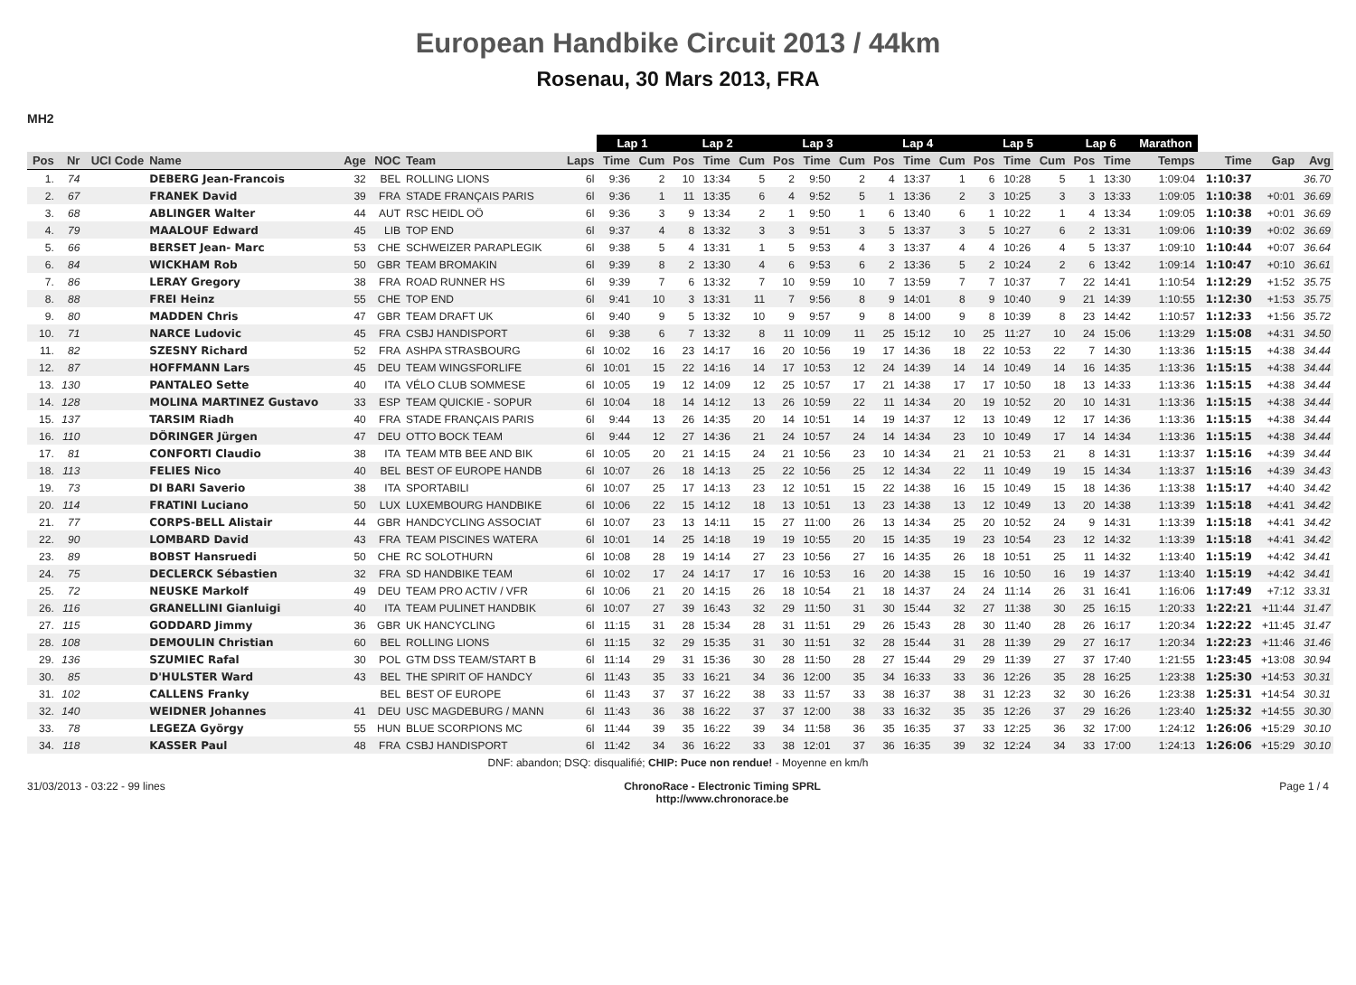European Handbike Circuit 2013 / 44km
Rosenau, 30 Mars 2013, FRA
MH2
| | | | | | | | | Lap 1 | | Lap 2 | | | Lap 3 | | | Lap 4 | | | Lap 5 | | | Lap 6 | | Marathon | | | |
| --- | --- | --- | --- | --- | --- | --- | --- | --- | --- | --- | --- | --- | --- | --- | --- | --- | --- | --- | --- | --- | --- | --- | --- | --- | --- | --- | --- |
| Pos | Nr | UCI Code | Name | Age | NOC | Team | Laps | Time | Cum | Pos | Time | Cum | Pos | Time | Cum | Pos | Time | Cum | Pos | Time | Cum | Pos | Time | Temps | Time | Gap | Avg |
| 1. | 74 | | DEBERG Jean-Francois | 32 | BEL | ROLLING LIONS | 6l | 9:36 | 2 | 10 | 13:34 | 5 | 2 | 9:50 | 2 | 4 | 13:37 | 1 | 6 | 10:28 | 5 | 1 | 13:30 | 1:09:04 | 1:10:37 | | 36.70 |
| 2. | 67 | | FRANEK David | 39 | FRA | STADE FRANÇAIS PARIS | 6l | 9:36 | 1 | 11 | 13:35 | 6 | 4 | 9:52 | 5 | 1 | 13:36 | 2 | 3 | 10:25 | 3 | 3 | 13:33 | 1:09:05 | 1:10:38 | +0:01 | 36.69 |
| 3. | 68 | | ABLINGER Walter | 44 | AUT | RSC HEIDL OÖ | 6l | 9:36 | 3 | 9 | 13:34 | 2 | 1 | 9:50 | 1 | 6 | 13:40 | 6 | 1 | 10:22 | 1 | 4 | 13:34 | 1:09:05 | 1:10:38 | +0:01 | 36.69 |
| 4. | 79 | | MAALOUF Edward | 45 | LIB | TOP END | 6l | 9:37 | 4 | 8 | 13:32 | 3 | 3 | 9:51 | 3 | 5 | 13:37 | 3 | 5 | 10:27 | 6 | 2 | 13:31 | 1:09:06 | 1:10:39 | +0:02 | 36.69 |
| 5. | 66 | | BERSET Jean- Marc | 53 | CHE | SCHWEIZER PARAPLEGIK | 6l | 9:38 | 5 | 4 | 13:31 | 1 | 5 | 9:53 | 4 | 3 | 13:37 | 4 | 4 | 10:26 | 4 | 5 | 13:37 | 1:09:10 | 1:10:44 | +0:07 | 36.64 |
| 6. | 84 | | WICKHAM Rob | 50 | GBR | TEAM BROMAKIN | 6l | 9:39 | 8 | 2 | 13:30 | 4 | 6 | 9:53 | 6 | 2 | 13:36 | 5 | 2 | 10:24 | 2 | 6 | 13:42 | 1:09:14 | 1:10:47 | +0:10 | 36.61 |
| 7. | 86 | | LERAY Gregory | 38 | FRA | ROAD RUNNER HS | 6l | 9:39 | 7 | 6 | 13:32 | 7 | 10 | 9:59 | 10 | 7 | 13:59 | 7 | 7 | 10:37 | 7 | 22 | 14:41 | 1:10:54 | 1:12:29 | +1:52 | 35.75 |
| 8. | 88 | | FREI Heinz | 55 | CHE | TOP END | 6l | 9:41 | 10 | 3 | 13:31 | 11 | 7 | 9:56 | 8 | 9 | 14:01 | 8 | 9 | 10:40 | 9 | 21 | 14:39 | 1:10:55 | 1:12:30 | +1:53 | 35.75 |
| 9. | 80 | | MADDEN Chris | 47 | GBR | TEAM DRAFT UK | 6l | 9:40 | 9 | 5 | 13:32 | 10 | 9 | 9:57 | 9 | 8 | 14:00 | 9 | 8 | 10:39 | 8 | 23 | 14:42 | 1:10:57 | 1:12:33 | +1:56 | 35.72 |
| 10. | 71 | | NARCE Ludovic | 45 | FRA | CSBJ HANDISPORT | 6l | 9:38 | 6 | 7 | 13:32 | 8 | 11 | 10:09 | 11 | 25 | 15:12 | 10 | 25 | 11:27 | 10 | 24 | 15:06 | 1:13:29 | 1:15:08 | +4:31 | 34.50 |
| 11. | 82 | | SZESNY Richard | 52 | FRA | ASHPA STRASBOURG | 6l | 10:02 | 16 | 23 | 14:17 | 16 | 20 | 10:56 | 19 | 17 | 14:36 | 18 | 22 | 10:53 | 22 | 7 | 14:30 | 1:13:36 | 1:15:15 | +4:38 | 34.44 |
| 12. | 87 | | HOFFMANN Lars | 45 | DEU | TEAM WINGSFORLIFE | 6l | 10:01 | 15 | 22 | 14:16 | 14 | 17 | 10:53 | 12 | 24 | 14:39 | 14 | 14 | 10:49 | 14 | 16 | 14:35 | 1:13:36 | 1:15:15 | +4:38 | 34.44 |
| 13. | 130 | | PANTALEO Sette | 40 | ITA | VÉLO CLUB SOMMESE | 6l | 10:05 | 19 | 12 | 14:09 | 12 | 25 | 10:57 | 17 | 21 | 14:38 | 17 | 17 | 10:50 | 18 | 13 | 14:33 | 1:13:36 | 1:15:15 | +4:38 | 34.44 |
| 14. | 128 | | MOLINA MARTINEZ Gustavo | 33 | ESP | TEAM QUICKIE - SOPUR | 6l | 10:04 | 18 | 14 | 14:12 | 13 | 26 | 10:59 | 22 | 11 | 14:34 | 20 | 19 | 10:52 | 20 | 10 | 14:31 | 1:13:36 | 1:15:15 | +4:38 | 34.44 |
| 15. | 137 | | TARSIM Riadh | 40 | FRA | STADE FRANÇAIS PARIS | 6l | 9:44 | 13 | 26 | 14:35 | 20 | 14 | 10:51 | 14 | 19 | 14:37 | 12 | 13 | 10:49 | 12 | 17 | 14:36 | 1:13:36 | 1:15:15 | +4:38 | 34.44 |
| 16. | 110 | | DÖRINGER Jürgen | 47 | DEU | OTTO BOCK TEAM | 6l | 9:44 | 12 | 27 | 14:36 | 21 | 24 | 10:57 | 24 | 14 | 14:34 | 23 | 10 | 10:49 | 17 | 14 | 14:34 | 1:13:36 | 1:15:15 | +4:38 | 34.44 |
| 17. | 81 | | CONFORTI Claudio | 38 | ITA | TEAM MTB BEE AND BIK | 6l | 10:05 | 20 | 21 | 14:15 | 24 | 21 | 10:56 | 23 | 10 | 14:34 | 21 | 21 | 10:53 | 21 | 8 | 14:31 | 1:13:37 | 1:15:16 | +4:39 | 34.44 |
| 18. | 113 | | FELIES Nico | 40 | BEL | BEST OF EUROPE HANDB | 6l | 10:07 | 26 | 18 | 14:13 | 25 | 22 | 10:56 | 25 | 12 | 14:34 | 22 | 11 | 10:49 | 19 | 15 | 14:34 | 1:13:37 | 1:15:16 | +4:39 | 34.43 |
| 19. | 73 | | DI BARI Saverio | 38 | ITA | SPORTABILI | 6l | 10:07 | 25 | 17 | 14:13 | 23 | 12 | 10:51 | 15 | 22 | 14:38 | 16 | 15 | 10:49 | 15 | 18 | 14:36 | 1:13:38 | 1:15:17 | +4:40 | 34.42 |
| 20. | 114 | | FRATINI Luciano | 50 | LUX | LUXEMBOURG HANDBIKE | 6l | 10:06 | 22 | 15 | 14:12 | 18 | 13 | 10:51 | 13 | 23 | 14:38 | 13 | 12 | 10:49 | 13 | 20 | 14:38 | 1:13:39 | 1:15:18 | +4:41 | 34.42 |
| 21. | 77 | | CORPS-BELL Alistair | 44 | GBR | HANDCYCLING ASSOCIAT | 6l | 10:07 | 23 | 13 | 14:11 | 15 | 27 | 11:00 | 26 | 13 | 14:34 | 25 | 20 | 10:52 | 24 | 9 | 14:31 | 1:13:39 | 1:15:18 | +4:41 | 34.42 |
| 22. | 90 | | LOMBARD David | 43 | FRA | TEAM PISCINES WATERA | 6l | 10:01 | 14 | 25 | 14:18 | 19 | 19 | 10:55 | 20 | 15 | 14:35 | 19 | 23 | 10:54 | 23 | 12 | 14:32 | 1:13:39 | 1:15:18 | +4:41 | 34.42 |
| 23. | 89 | | BOBST Hansruedi | 50 | CHE | RC SOLOTHURN | 6l | 10:08 | 28 | 19 | 14:14 | 27 | 23 | 10:56 | 27 | 16 | 14:35 | 26 | 18 | 10:51 | 25 | 11 | 14:32 | 1:13:40 | 1:15:19 | +4:42 | 34.41 |
| 24. | 75 | | DECLERCK Sébastien | 32 | FRA | SD HANDBIKE TEAM | 6l | 10:02 | 17 | 24 | 14:17 | 17 | 16 | 10:53 | 16 | 20 | 14:38 | 15 | 16 | 10:50 | 16 | 19 | 14:37 | 1:13:40 | 1:15:19 | +4:42 | 34.41 |
| 25. | 72 | | NEUSKE Markolf | 49 | DEU | TEAM PRO ACTIV / VFR | 6l | 10:06 | 21 | 20 | 14:15 | 26 | 18 | 10:54 | 21 | 18 | 14:37 | 24 | 24 | 11:14 | 26 | 31 | 16:41 | 1:16:06 | 1:17:49 | +7:12 | 33.31 |
| 26. | 116 | | GRANELLINI Gianluigi | 40 | ITA | TEAM PULINET HANDBIK | 6l | 10:07 | 27 | 39 | 16:43 | 32 | 29 | 11:50 | 31 | 30 | 15:44 | 32 | 27 | 11:38 | 30 | 25 | 16:15 | 1:20:33 | 1:22:21 | +11:44 | 31.47 |
| 27. | 115 | | GODDARD Jimmy | 36 | GBR | UK HANCYCLING | 6l | 11:15 | 31 | 28 | 15:34 | 28 | 31 | 11:51 | 29 | 26 | 15:43 | 28 | 30 | 11:40 | 28 | 26 | 16:17 | 1:20:34 | 1:22:22 | +11:45 | 31.47 |
| 28. | 108 | | DEMOULIN Christian | 60 | BEL | ROLLING LIONS | 6l | 11:15 | 32 | 29 | 15:35 | 31 | 30 | 11:51 | 32 | 28 | 15:44 | 31 | 28 | 11:39 | 29 | 27 | 16:17 | 1:20:34 | 1:22:23 | +11:46 | 31.46 |
| 29. | 136 | | SZUMIEC Rafal | 30 | POL | GTM DSS TEAM/START B | 6l | 11:14 | 29 | 31 | 15:36 | 30 | 28 | 11:50 | 28 | 27 | 15:44 | 29 | 29 | 11:39 | 27 | 37 | 17:40 | 1:21:55 | 1:23:45 | +13:08 | 30.94 |
| 30. | 85 | | D'HULSTER Ward | 43 | BEL | THE SPIRIT OF HANDCY | 6l | 11:43 | 35 | 33 | 16:21 | 34 | 36 | 12:00 | 35 | 34 | 16:33 | 33 | 36 | 12:26 | 35 | 28 | 16:25 | 1:23:38 | 1:25:30 | +14:53 | 30.31 |
| 31. | 102 | | CALLENS Franky | | BEL | BEST OF EUROPE | 6l | 11:43 | 37 | 37 | 16:22 | 38 | 33 | 11:57 | 33 | 38 | 16:37 | 38 | 31 | 12:23 | 32 | 30 | 16:26 | 1:23:38 | 1:25:31 | +14:54 | 30.31 |
| 32. | 140 | | WEIDNER Johannes | 41 | DEU | USC MAGDEBURG / MANN | 6l | 11:43 | 36 | 38 | 16:22 | 37 | 37 | 12:00 | 38 | 33 | 16:32 | 35 | 35 | 12:26 | 37 | 29 | 16:26 | 1:23:40 | 1:25:32 | +14:55 | 30.30 |
| 33. | 78 | | LEGEZA György | 55 | HUN | BLUE SCORPIONS MC | 6l | 11:44 | 39 | 35 | 16:22 | 39 | 34 | 11:58 | 36 | 35 | 16:35 | 37 | 33 | 12:25 | 36 | 32 | 17:00 | 1:24:12 | 1:26:06 | +15:29 | 30.10 |
| 34. | 118 | | KASSER Paul | 48 | FRA | CSBJ HANDISPORT | 6l | 11:42 | 34 | 36 | 16:22 | 33 | 38 | 12:01 | 37 | 36 | 16:35 | 39 | 32 | 12:24 | 34 | 33 | 17:00 | 1:24:13 | 1:26:06 | +15:29 | 30.10 |
DNF: abandon; DSQ: disqualifié; CHIP: Puce non rendue! - Moyenne en km/h
31/03/2013 - 03:22 - 99 lines ChronoRace - Electronic Timing SPRL
http://www.chronorace.be Page 1 / 4